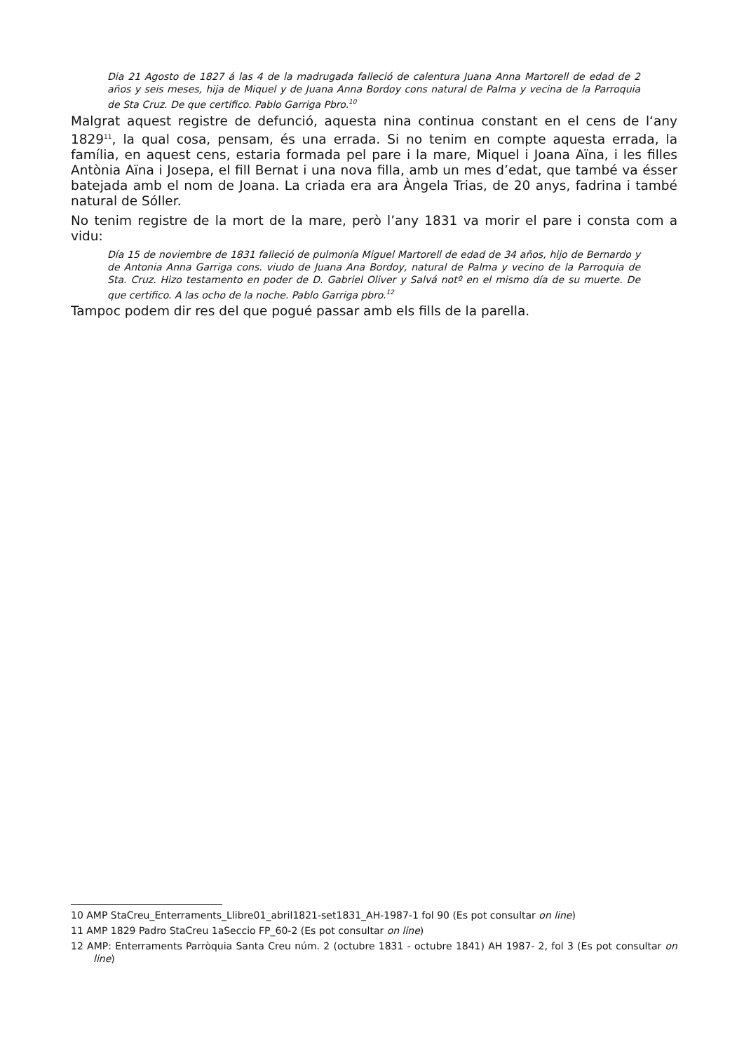Dia 21 Agosto de 1827 á las 4 de la madrugada falleció de calentura Juana Anna Martorell de edad de 2 años y seis meses, hija de Miquel y de Juana Anna Bordoy cons natural de Palma y vecina de la Parroquia de Sta Cruz. De que certifico. Pablo Garriga Pbro.<sup>10</sup>
Malgrat aquest registre de defunció, aquesta nina continua constant en el cens de l‘any 1829<sup>11</sup>, la qual cosa, pensam, és una errada. Si no tenim en compte aquesta errada, la família, en aquest cens, estaria formada pel pare i la mare, Miquel i Joana Aïna, i les filles Antònia Aïna i Josepa, el fill Bernat i una nova filla, amb un mes d’edat, que també va ésser batejada amb el nom de Joana. La criada era ara Àngela Trias, de 20 anys, fadrina i també natural de Sóller.
No tenim registre de la mort de la mare, però l’any 1831 va morir el pare i consta com a vidu:
Día 15 de noviembre de 1831 falleció de pulmonía Miguel Martorell de edad de 34 años, hijo de Bernardo y de Antonia Anna Garriga cons. viudo de Juana Ana Bordoy, natural de Palma y vecino de la Parroquia de Sta. Cruz. Hizo testamento en poder de D. Gabriel Oliver y Salvá notº en el mismo día de su muerte. De que certifico. A las ocho de la noche. Pablo Garriga pbro.<sup>12</sup>
Tampoc podem dir res del que pogué passar amb els fills de la parella.
10 AMP StaCreu_Enterraments_Llibre01_abril1821-set1831_AH-1987-1 fol 90 (Es pot consultar on line)
11 AMP 1829 Padro StaCreu 1aSeccio FP_60-2 (Es pot consultar on line)
12 AMP: Enterraments Parròquia Santa Creu núm. 2 (octubre 1831 - octubre 1841) AH 1987- 2, fol 3 (Es pot consultar on line)